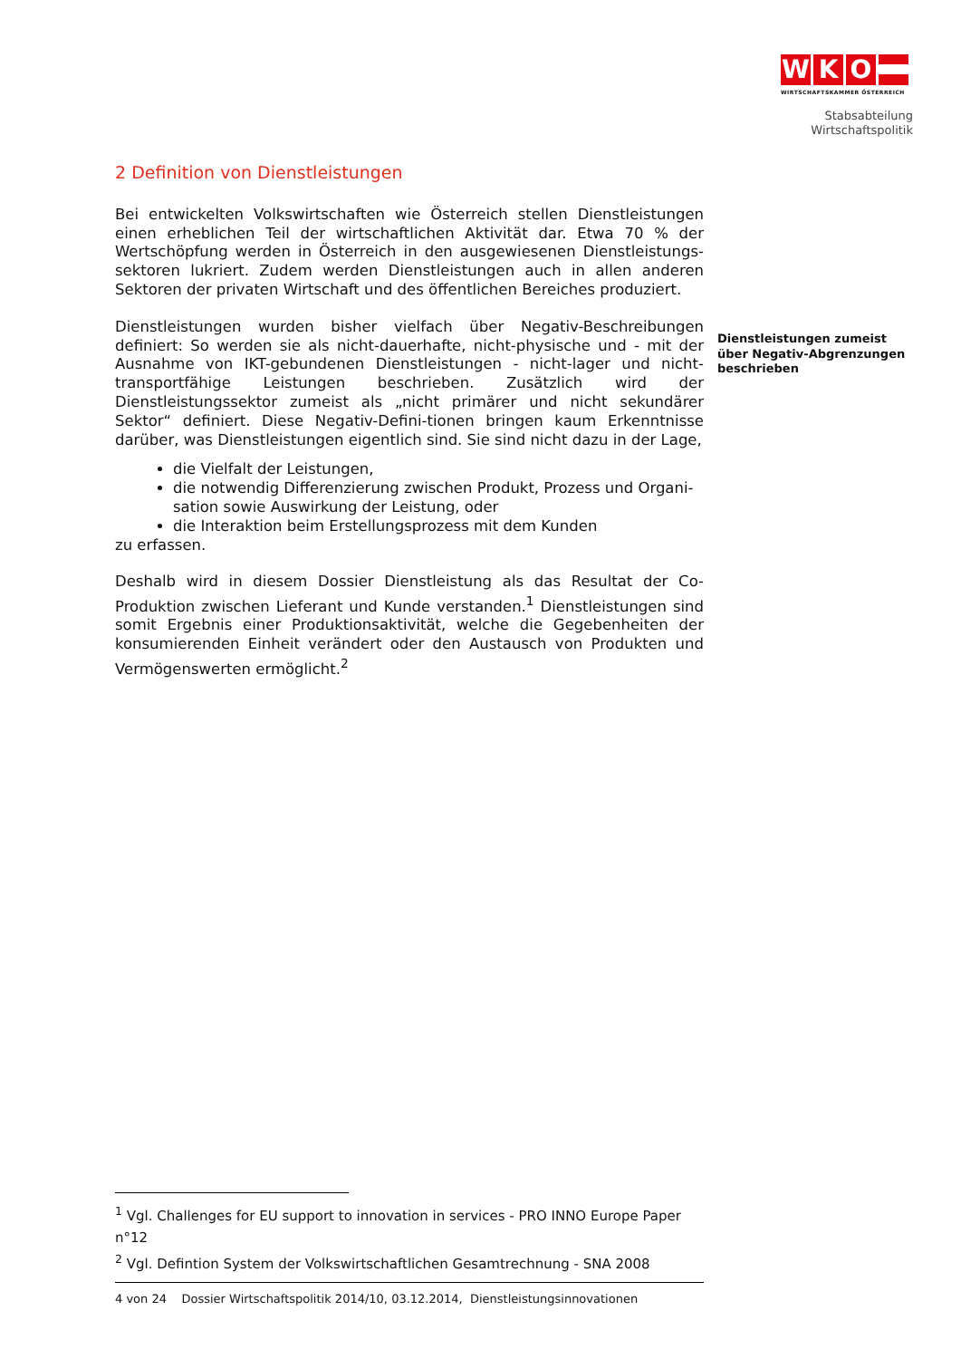W K O
WIRTSCHAFTSKAMMER ÖSTERREICH
Stabsabteilung
Wirtschaftspolitik
2 Definition von Dienstleistungen
Bei entwickelten Volkswirtschaften wie Österreich stellen Dienstleistungen einen erheblichen Teil der wirtschaftlichen Aktivität dar. Etwa 70 % der Wertschöpfung werden in Österreich in den ausgewiesenen Dienstleistungs-sektoren lukriert. Zudem werden Dienstleistungen auch in allen anderen Sektoren der privaten Wirtschaft und des öffentlichen Bereiches produziert.
Dienstleistungen wurden bisher vielfach über Negativ-Beschreibungen definiert: So werden sie als nicht-dauerhafte, nicht-physische und - mit der Ausnahme von IKT-gebundenen Dienstleistungen - nicht-lager und nicht-transportfähige Leistungen beschrieben. Zusätzlich wird der Dienstleistungssektor zumeist als „nicht primärer und nicht sekundärer Sektor“ definiert. Diese Negativ-Defini-tionen bringen kaum Erkenntnisse darüber, was Dienstleistungen eigentlich sind. Sie sind nicht dazu in der Lage,
die Vielfalt der Leistungen,
die notwendig Differenzierung zwischen Produkt, Prozess und Organi-sation sowie Auswirkung der Leistung, oder
die Interaktion beim Erstellungsprozess mit dem Kunden
zu erfassen.
Deshalb wird in diesem Dossier Dienstleistung als das Resultat der Co-Produktion zwischen Lieferant und Kunde verstanden.<sup>1</sup> Dienstleistungen sind somit Ergebnis einer Produktionsaktivität, welche die Gegebenheiten der konsumierenden Einheit verändert oder den Austausch von Produkten und Vermögenswerten ermöglicht.<sup>2</sup>
Dienstleistungen zumeist
über Negativ-Abgrenzungen
beschrieben
<sup>1</sup> Vgl. Challenges for EU support to innovation in services - PRO INNO Europe Paper n°12
<sup>2</sup> Vgl. Defintion System der Volkswirtschaftlichen Gesamtrechnung - SNA 2008
4 von 24 Dossier Wirtschaftspolitik 2014/10, 03.12.2014, Dienstleistungsinnovationen